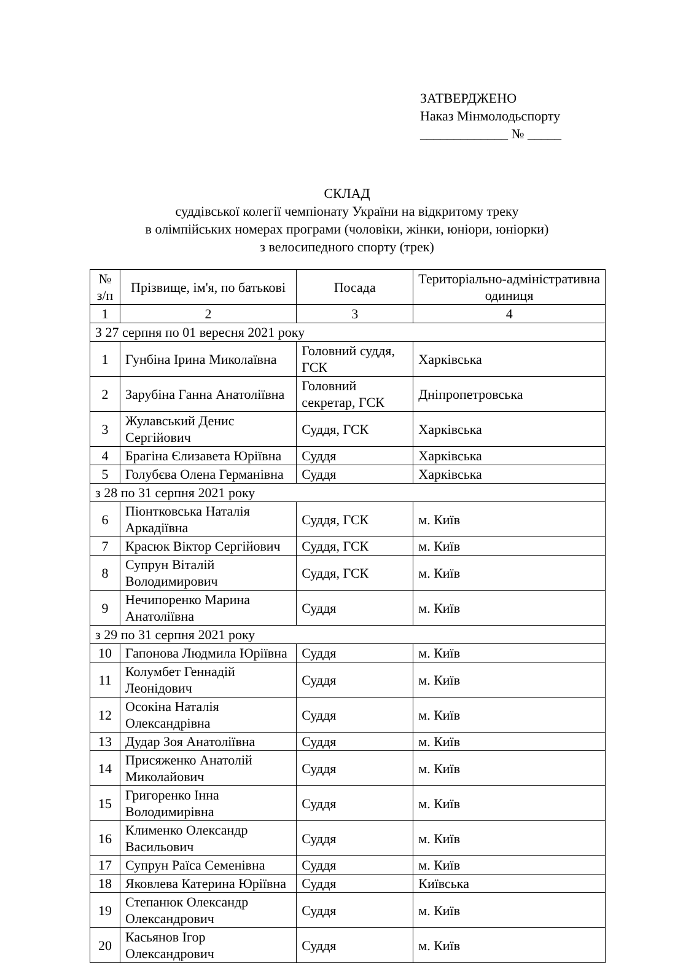ЗАТВЕРДЖЕНО
Наказ Мінмолодьспорту
_____________ № _____
СКЛАД
суддівської колегії чемпіонату України на відкритому треку
в олімпійських номерах програми (чоловіки, жінки, юніори, юніорки)
з велосипедного спорту (трек)
| № з/п | Прізвище, ім'я, по батькові | Посада | Територіально-адміністративна одиниця |
| --- | --- | --- | --- |
| 1 | 2 | 3 | 4 |
| З 27 серпня по 01 вересня 2021 року | | | |
| 1 | Гунбіна Ірина Миколаївна | Головний суддя, ГСК | Харківська |
| 2 | Зарубіна Ганна Анатоліївна | Головний секретар, ГСК | Дніпропетровська |
| 3 | Жулавський Денис Сергійович | Суддя, ГСК | Харківська |
| 4 | Брагіна Єлизавета Юріївна | Суддя | Харківська |
| 5 | Голубєва Олена Германівна | Суддя | Харківська |
| з 28 по 31 серпня 2021 року | | | |
| 6 | Піонтковська Наталія Аркадіївна | Суддя, ГСК | м. Київ |
| 7 | Красюк Віктор Сергійович | Суддя, ГСК | м. Київ |
| 8 | Супрун Віталій Володимирович | Суддя, ГСК | м. Київ |
| 9 | Нечипоренко Марина Анатоліївна | Суддя | м. Київ |
| з 29 по 31 серпня 2021 року | | | |
| 10 | Гапонова Людмила Юріївна | Суддя | м. Київ |
| 11 | Колумбет Геннадій Леонідович | Суддя | м. Київ |
| 12 | Осокіна Наталія Олександрівна | Суддя | м. Київ |
| 13 | Дудар Зоя Анатоліївна | Суддя | м. Київ |
| 14 | Присяженко Анатолій Миколайович | Суддя | м. Київ |
| 15 | Григоренко Інна Володимирівна | Суддя | м. Київ |
| 16 | Клименко Олександр Васильович | Суддя | м. Київ |
| 17 | Супрун Раїса Семенівна | Суддя | м. Київ |
| 18 | Яковлева Катерина Юріївна | Суддя | Київська |
| 19 | Степанюк Олександр Олександрович | Суддя | м. Київ |
| 20 | Касьянов Ігор Олександрович | Суддя | м. Київ |